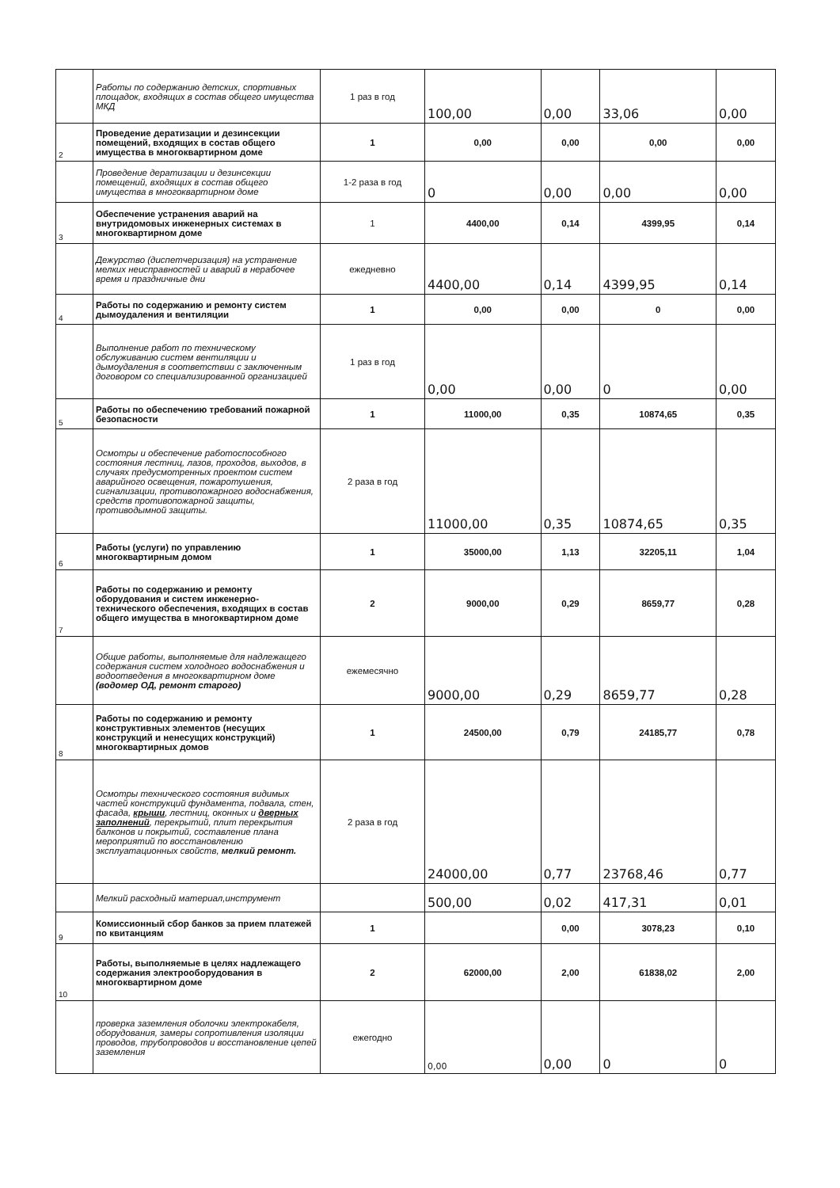| | Работы по содержанию детских, спортивных площадок, входящих в состав общего имущества МКД | 1 раз в год | 100,00 | 0,00 | 33,06 | 0,00 |
| 2 | Проведение дератизации и дезинсекции помещений, входящих в состав общего имущества в многоквартирном доме | 1 | 0,00 | 0,00 | 0,00 | 0,00 |
| | Проведение дератизации и дезинсекции помещений, входящих в состав общего имущества в многоквартирном доме | 1-2 раза в год | 0 | 0,00 | 0,00 | 0,00 |
| 3 | Обеспечение устранения аварий на внутридомовых инженерных системах в многоквартирном доме | 1 | 4400,00 | 0,14 | 4399,95 | 0,14 |
| | Дежурство (диспетчеризация) на устранение мелких неисправностей и аварий в нерабочее время и праздничные дни | ежедневно | 4400,00 | 0,14 | 4399,95 | 0,14 |
| 4 | Работы по содержанию и ремонту систем дымоудаления и вентиляции | 1 | 0,00 | 0,00 | 0 | 0,00 |
| | Выполнение работ по техническому обслуживанию систем вентиляции и дымоудаления в соответствии с заключенным договором со специализированной организацией | 1 раз в год | 0,00 | 0,00 | 0 | 0,00 |
| 5 | Работы по обеспечению требований пожарной безопасности | 1 | 11000,00 | 0,35 | 10874,65 | 0,35 |
| | Осмотры и обеспечение работоспособного состояния лестниц, лазов, проходов, выходов, в случаях предусмотренных проектом систем аварийного освещения, пожаротушения, сигнализации, противопожарного водоснабжения, средств противопожарной защиты, противодымной защиты. | 2 раза в год | 11000,00 | 0,35 | 10874,65 | 0,35 |
| 6 | Работы (услуги) по управлению многоквартирным домом | 1 | 35000,00 | 1,13 | 32205,11 | 1,04 |
| 7 | Работы по содержанию и ремонту оборудования и систем инженерно-технического обеспечения, входящих в состав общего имущества в многоквартирном доме | 2 | 9000,00 | 0,29 | 8659,77 | 0,28 |
| | Общие работы, выполняемые для надлежащего содержания систем холодного водоснабжения и водоотведения в многоквартирном доме (водомер ОД, ремонт старого) | ежемесячно | 9000,00 | 0,29 | 8659,77 | 0,28 |
| 8 | Работы по содержанию и ремонту конструктивных элементов (несущих конструкций и ненесущих конструкций) многоквартирных домов | 1 | 24500,00 | 0,79 | 24185,77 | 0,78 |
| | Осмотры технического состояния видимых частей конструкций фундамента, подвала, стен, фасада, крыши , лестниц, оконных и дверных заполнений , перекрытий, плит перекрытия балконов и покрытий, составление плана мероприятий по восстановлению эксплуатационных свойств, мелкий ремонт. | 2 раза в год | 24000,00 | 0,77 | 23768,46 | 0,77 |
| | Мелкий расходный материал,инструмент | | 500,00 | 0,02 | 417,31 | 0,01 |
| 9 | Комиссионный сбор банков за прием платежей по квитанциям | 1 | | 0,00 | 3078,23 | 0,10 |
| 10 | Работы, выполняемые в целях надлежащего содержания электрооборудования в многоквартирном доме | 2 | 62000,00 | 2,00 | 61838,02 | 2,00 |
| | проверка заземления оболочки электрокабеля, оборудования, замеры сопротивления изоляции проводов, трубопроводов и восстановление цепей заземления | ежегодно | 0,00 | 0,00 | 0 | 0 |